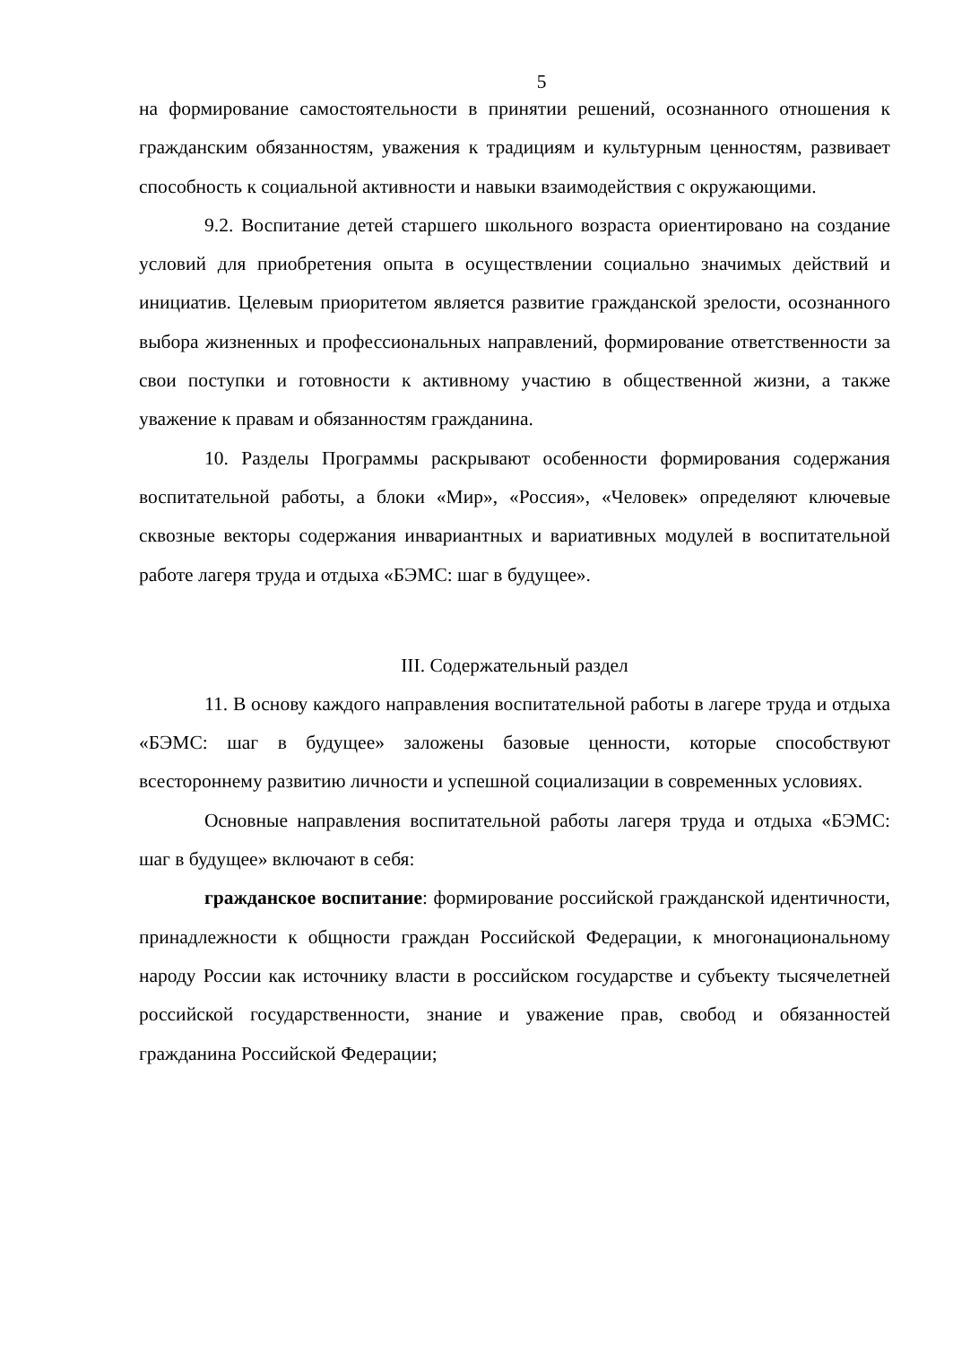5
на формирование самостоятельности в принятии решений, осознанного отношения к гражданским обязанностям, уважения к традициям и культурным ценностям, развивает способность к социальной активности и навыки взаимодействия с окружающими.
9.2. Воспитание детей старшего школьного возраста ориентировано на создание условий для приобретения опыта в осуществлении социально значимых действий и инициатив. Целевым приоритетом является развитие гражданской зрелости, осознанного выбора жизненных и профессиональных направлений, формирование ответственности за свои поступки и готовности к активному участию в общественной жизни, а также уважение к правам и обязанностям гражданина.
10. Разделы Программы раскрывают особенности формирования содержания воспитательной работы, а блоки «Мир», «Россия», «Человек» определяют ключевые сквозные векторы содержания инвариантных и вариативных модулей в воспитательной работе лагеря труда и отдыха «БЭМС: шаг в будущее».
III. Содержательный раздел
11. В основу каждого направления воспитательной работы в лагере труда и отдыха «БЭМС: шаг в будущее» заложены базовые ценности, которые способствуют всестороннему развитию личности и успешной социализации в современных условиях.
Основные направления воспитательной работы лагеря труда и отдыха «БЭМС: шаг в будущее» включают в себя:
гражданское воспитание: формирование российской гражданской идентичности, принадлежности к общности граждан Российской Федерации, к многонациональному народу России как источнику власти в российском государстве и субъекту тысячелетней российской государственности, знание и уважение прав, свобод и обязанностей гражданина Российской Федерации;